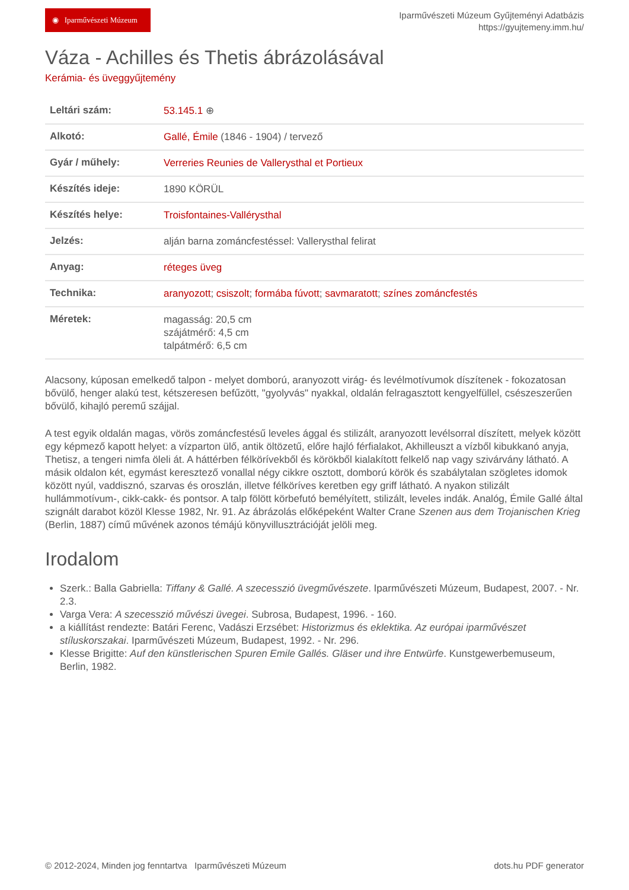◉ Iparművészeti Múzeum
Iparművészeti Múzeum Gyűjteményi Adatbázis
https://gyujtemeny.imm.hu/
Váza - Achilles és Thetis ábrázolásával
Kerámia- és üveggyűjtemény
| Leltári szám: | 53.145.1 ⊕ |
| Alkotó: | Gallé, Émile (1846 - 1904) / tervező |
| Gyár / műhely: | Verreries Reunies de Vallerysthal et Portieux |
| Készítés ideje: | 1890 KÖRÜL |
| Készítés helye: | Troisfontaines-Vallérysthal |
| Jelzés: | alján barna zománcfestéssel: Vallerysthal felirat |
| Anyag: | réteges üveg |
| Technika: | aranyozott ; csiszolt ; formába fúvott ; savmaratott ; színes zománcfestés |
| Méretek: | magasság: 20,5 cm szájátmérő: 4,5 cm talpátmérő: 6,5 cm |
Alacsony, kúposan emelkedő talpon - melyet domború, aranyozott virág- és levélmotívumok díszítenek - fokozatosan bővülő, henger alakú test, kétszeresen befűzött, "gyolyvás" nyakkal, oldalán felragasztott kengyelfüllel, csészeszerűen bővülő, kihajló peremű szájjal.
A test egyik oldalán magas, vörös zománcfestésű leveles ággal és stilizált, aranyozott levélsorral díszített, melyek között egy képmező kapott helyet: a vízparton ülő, antik öltözetű, előre hajló férfialakot, Akhilleuszt a vízből kibukkanó anyja, Thetisz, a tengeri nimfa öleli át. A háttérben félkörívekből és körökből kialakított felkelő nap vagy szivárvány látható. A másik oldalon két, egymást keresztező vonallal négy cikkre osztott, domború körök és szabálytalan szögletes idomok között nyúl, vaddisznó, szarvas és oroszlán, illetve félköríves keretben egy griff látható. A nyakon stilizált hullámmotívum-, cikk-cakk- és pontsor. A talp fölött körbefutó bemélyített, stilizált, leveles indák. Analóg, Émile Gallé által szignált darabot közöl Klesse 1982, Nr. 91. Az ábrázolás előképeként Walter Crane Szenen aus dem Trojanischen Krieg (Berlin, 1887) című művének azonos témájú könyvillusztrációját jelöli meg.
Irodalom
Szerk.: Balla Gabriella: Tiffany & Gallé. A szecesszió üvegművészete. Iparművészeti Múzeum, Budapest, 2007. - Nr. 2.3.
Varga Vera: A szecesszió művészi üvegei. Subrosa, Budapest, 1996. - 160.
a kiállítást rendezte: Batári Ferenc, Vadászi Erzsébet: Historizmus és eklektika. Az európai iparművészet stíluskorszakai. Iparművészeti Múzeum, Budapest, 1992. - Nr. 296.
Klesse Brigitte: Auf den künstlerischen Spuren Emile Gallés. Gläser und ihre Entwürfe. Kunstgewerbemuseum, Berlin, 1982.
© 2012-2024, Minden jog fenntartva Iparművészeti Múzeum dots.hu PDF generator